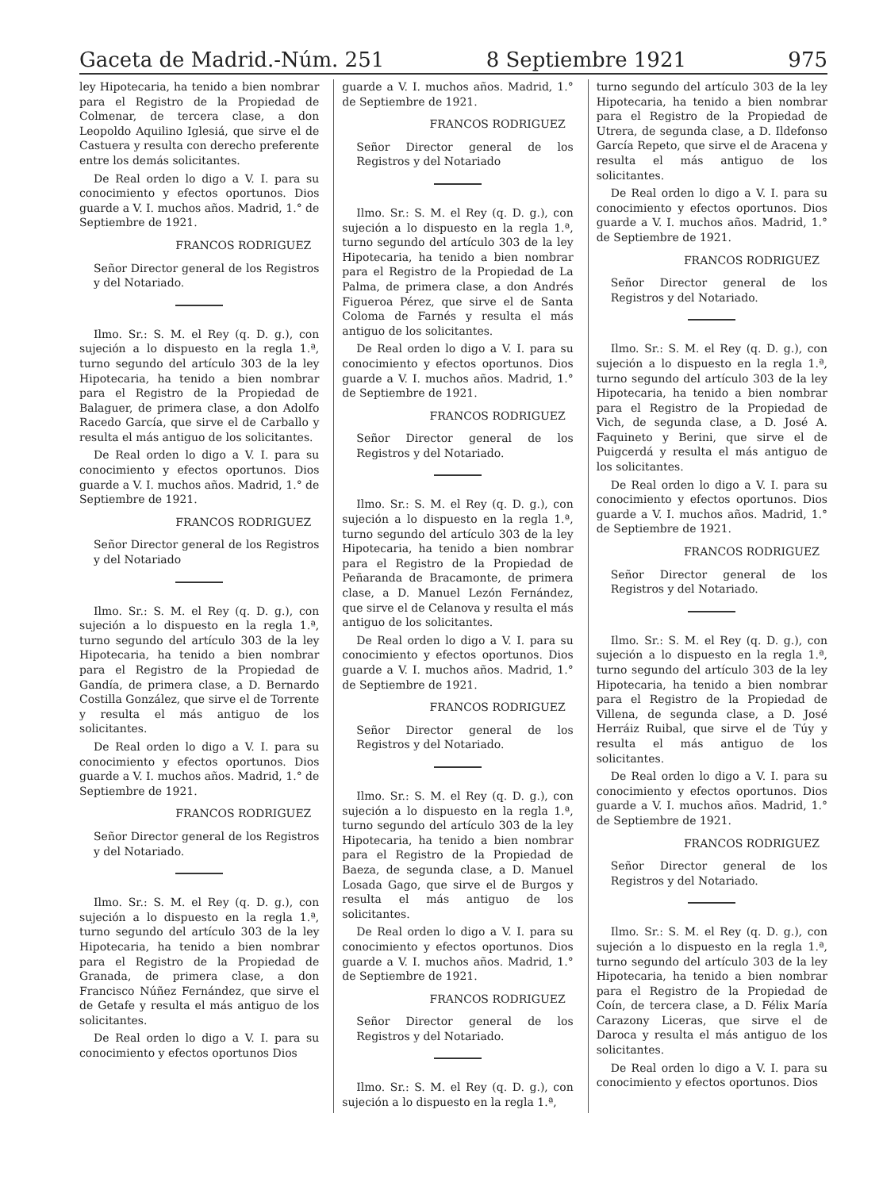Gaceta de Madrid.-Núm. 251 8 Septiembre 1921 975
ley Hipotecaria, ha tenido a bien nombrar para el Registro de la Propiedad de Colmenar, de tercera clase, a don Leopoldo Aquilino Iglesiá, que sirve el de Castuera y resulta con derecho preferente entre los demás solicitantes.
De Real orden lo digo a V. I. para su conocimiento y efectos oportunos. Dios guarde a V. I. muchos años. Madrid, 1.° de Septiembre de 1921.
FRANCOS RODRIGUEZ
Señor Director general de los Registros y del Notariado.
Ilmo. Sr.: S. M. el Rey (q. D. g.), con sujeción a lo dispuesto en la regla 1.ª, turno segundo del artículo 303 de la ley Hipotecaria, ha tenido a bien nombrar para el Registro de la Propiedad de Balaguer, de primera clase, a don Adolfo Racedo García, que sirve el de Carballo y resulta el más antiguo de los solicitantes.
De Real orden lo digo a V. I. para su conocimiento y efectos oportunos. Dios guarde a V. I. muchos años. Madrid, 1.° de Septiembre de 1921.
FRANCOS RODRIGUEZ
Señor Director general de los Registros y del Notariado
Ilmo. Sr.: S. M. el Rey (q. D. g.), con sujeción a lo dispuesto en la regla 1.ª, turno segundo del artículo 303 de la ley Hipotecaria, ha tenido a bien nombrar para el Registro de la Propiedad de Gandía, de primera clase, a D. Bernardo Costilla González, que sirve el de Torrente y resulta el más antiguo de los solicitantes.
De Real orden lo digo a V. I. para su conocimiento y efectos oportunos. Dios guarde a V. I. muchos años. Madrid, 1.° de Septiembre de 1921.
FRANCOS RODRIGUEZ
Señor Director general de los Registros y del Notariado.
Ilmo. Sr.: S. M. el Rey (q. D. g.), con sujeción a lo dispuesto en la regla 1.ª, turno segundo del artículo 303 de la ley Hipotecaria, ha tenido a bien nombrar para el Registro de la Propiedad de Granada, de primera clase, a don Francisco Núñez Fernández, que sirve el de Getafe y resulta el más antiguo de los solicitantes.
De Real orden lo digo a V. I. para su conocimiento y efectos oportunos Dios
guarde a V. I. muchos años. Madrid, 1.° de Septiembre de 1921.
FRANCOS RODRIGUEZ
Señor Director general de los Registros y del Notariado
Ilmo. Sr.: S. M. el Rey (q. D. g.), con sujeción a lo dispuesto en la regla 1.ª, turno segundo del artículo 303 de la ley Hipotecaria, ha tenido a bien nombrar para el Registro de la Propiedad de La Palma, de primera clase, a don Andrés Figueroa Pérez, que sirve el de Santa Coloma de Farnés y resulta el más antiguo de los solicitantes.
De Real orden lo digo a V. I. para su conocimiento y efectos oportunos. Dios guarde a V. I. muchos años. Madrid, 1.° de Septiembre de 1921.
FRANCOS RODRIGUEZ
Señor Director general de los Registros y del Notariado.
Ilmo. Sr.: S. M. el Rey (q. D. g.), con sujeción a lo dispuesto en la regla 1.ª, turno segundo del artículo 303 de la ley Hipotecaria, ha tenido a bien nombrar para el Registro de la Propiedad de Peñaranda de Bracamonte, de primera clase, a D. Manuel Lezón Fernández, que sirve el de Celanova y resulta el más antiguo de los solicitantes.
De Real orden lo digo a V. I. para su conocimiento y efectos oportunos. Dios guarde a V. I. muchos años. Madrid, 1.° de Septiembre de 1921.
FRANCOS RODRIGUEZ
Señor Director general de los Registros y del Notariado.
Ilmo. Sr.: S. M. el Rey (q. D. g.), con sujeción a lo dispuesto en la regla 1.ª, turno segundo del artículo 303 de la ley Hipotecaria, ha tenido a bien nombrar para el Registro de la Propiedad de Baeza, de segunda clase, a D. Manuel Losada Gago, que sirve el de Burgos y resulta el más antiguo de los solicitantes.
De Real orden lo digo a V. I. para su conocimiento y efectos oportunos. Dios guarde a V. I. muchos años. Madrid, 1.° de Septiembre de 1921.
FRANCOS RODRIGUEZ
Señor Director general de los Registros y del Notariado.
Ilmo. Sr.: S. M. el Rey (q. D. g.), con sujeción a lo dispuesto en la regla 1.ª,
turno segundo del artículo 303 de la ley Hipotecaria, ha tenido a bien nombrar para el Registro de la Propiedad de Utrera, de segunda clase, a D. Ildefonso García Repeto, que sirve el de Aracena y resulta el más antiguo de los solicitantes.
De Real orden lo digo a V. I. para su conocimiento y efectos oportunos. Dios guarde a V. I. muchos años. Madrid, 1.° de Septiembre de 1921.
FRANCOS RODRIGUEZ
Señor Director general de los Registros y del Notariado.
Ilmo. Sr.: S. M. el Rey (q. D. g.), con sujeción a lo dispuesto en la regla 1.ª, turno segundo del artículo 303 de la ley Hipotecaria, ha tenido a bien nombrar para el Registro de la Propiedad de Vich, de segunda clase, a D. José A. Faquineto y Berini, que sirve el de Puigcerdá y resulta el más antiguo de los solicitantes.
De Real orden lo digo a V. I. para su conocimiento y efectos oportunos. Dios guarde a V. I. muchos años. Madrid, 1.° de Septiembre de 1921.
FRANCOS RODRIGUEZ
Señor Director general de los Registros y del Notariado.
Ilmo. Sr.: S. M. el Rey (q. D. g.), con sujeción a lo dispuesto en la regla 1.ª, turno segundo del artículo 303 de la ley Hipotecaria, ha tenido a bien nombrar para el Registro de la Propiedad de Villena, de segunda clase, a D. José Herráiz Ruibal, que sirve el de Túy y resulta el más antiguo de los solicitantes.
De Real orden lo digo a V. I. para su conocimiento y efectos oportunos. Dios guarde a V. I. muchos años. Madrid, 1.° de Septiembre de 1921.
FRANCOS RODRIGUEZ
Señor Director general de los Registros y del Notariado.
Ilmo. Sr.: S. M. el Rey (q. D. g.), con sujeción a lo dispuesto en la regla 1.ª, turno segundo del artículo 303 de la ley Hipotecaria, ha tenido a bien nombrar para el Registro de la Propiedad de Coín, de tercera clase, a D. Félix María Carazony Liceras, que sirve el de Daroca y resulta el más antiguo de los solicitantes.
De Real orden lo digo a V. I. para su conocimiento y efectos oportunos. Dios